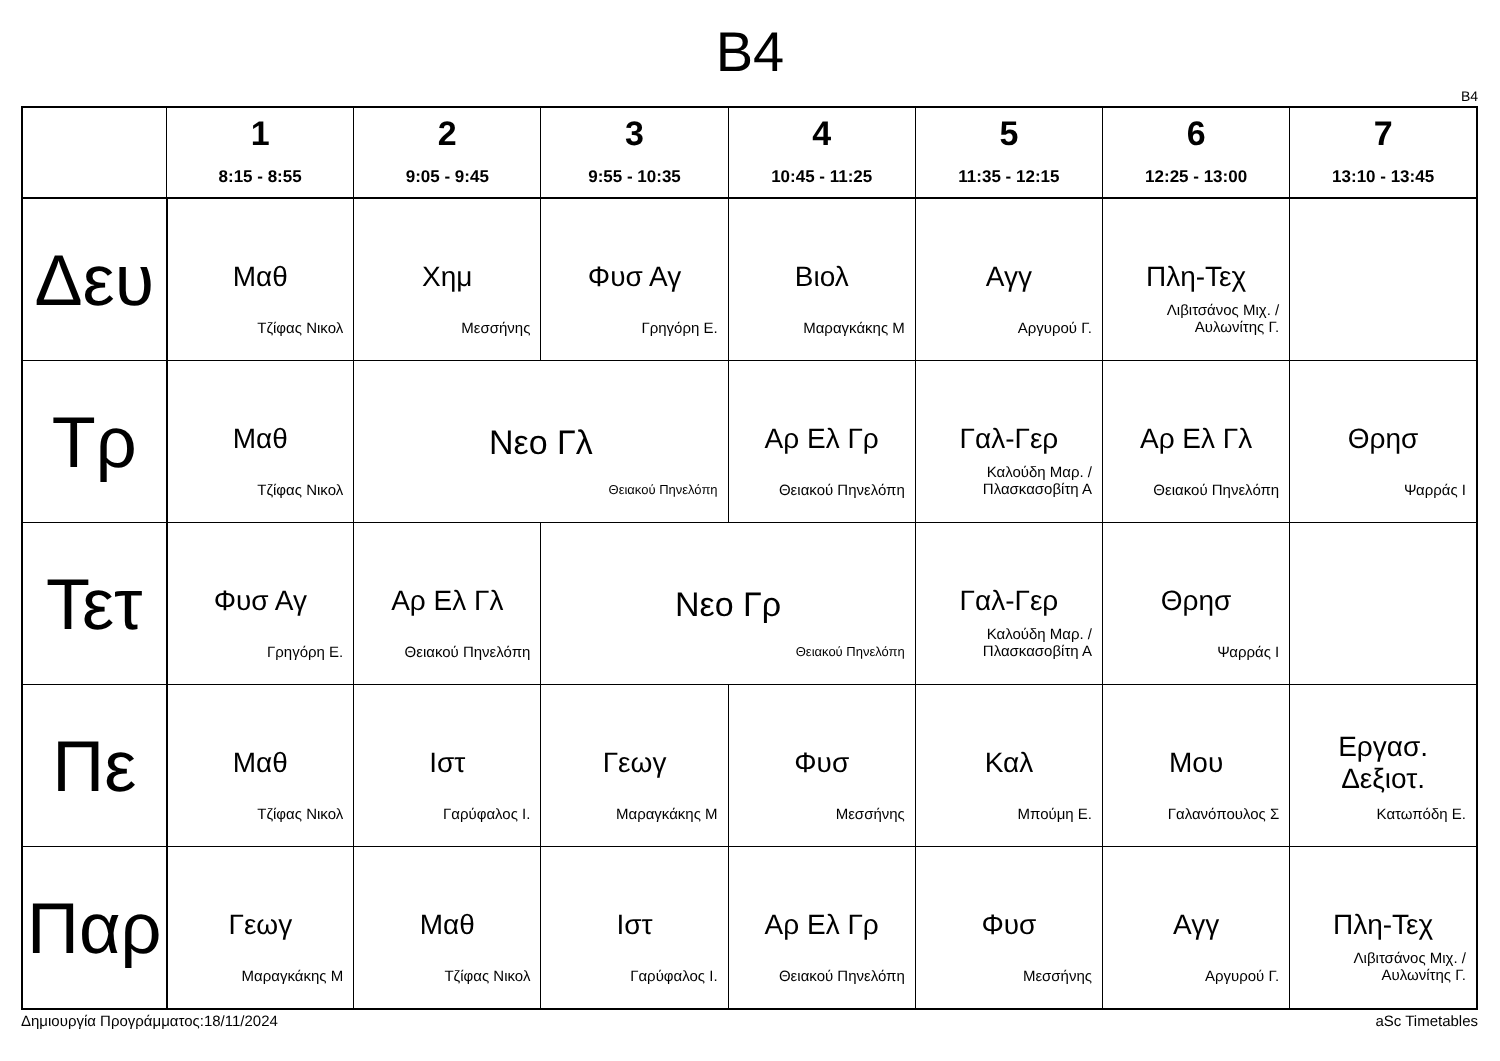B4
B4
| | 1 8:15 - 8:55 | 2 9:05 - 9:45 | 3 9:55 - 10:35 | 4 10:45 - 11:25 | 5 11:35 - 12:15 | 6 12:25 - 13:00 | 7 13:10 - 13:45 |
| --- | --- | --- | --- | --- | --- | --- | --- |
| Δευ | Μαθ Τζίφας Νικολ | Χημ Μεσσήνης | Φυσ Αγ Γρηγόρη Ε. | Βιολ Μαραγκάκης Μ | Αγγ Αργυρού Γ. | Πλη-Τεχ Λιβιτσάνος Μιχ. / Αυλωνίτης Γ. | |
| Τρ | Μαθ Τζίφας Νικολ | Νεο Γλ Θειακού Πηνελόπη | | Αρ Ελ Γρ Θειακού Πηνελόπη | Γαλ-Γερ Καλούδη Μαρ. / Πλασκασοβίτη Α | Αρ Ελ Γλ Θειακού Πηνελόπη | Θρησ Ψαρράς Ι |
| Τετ | Φυσ Αγ Γρηγόρη Ε. | Αρ Ελ Γλ Θειακού Πηνελόπη | Νεο Γρ Θειακού Πηνελόπη | | Γαλ-Γερ Καλούδη Μαρ. / Πλασκασοβίτη Α | Θρησ Ψαρράς Ι | |
| Πε | Μαθ Τζίφας Νικολ | Ιστ Γαρύφαλος Ι. | Γεωγ Μαραγκάκης Μ | Φυσ Μεσσήνης | Καλ Μπούμη Ε. | Μου Γαλανόπουλος Σ | Εργασ. Δεξιοτ. Κατωπόδη Ε. |
| Παρ | Γεωγ Μαραγκάκης Μ | Μαθ Τζίφας Νικολ | Ιστ Γαρύφαλος Ι. | Αρ Ελ Γρ Θειακού Πηνελόπη | Φυσ Μεσσήνης | Αγγ Αργυρού Γ. | Πλη-Τεχ Λιβιτσάνος Μιχ. / Αυλωνίτης Γ. |
Δημιουργία Προγράμματος:18/11/2024 aSc Timetables